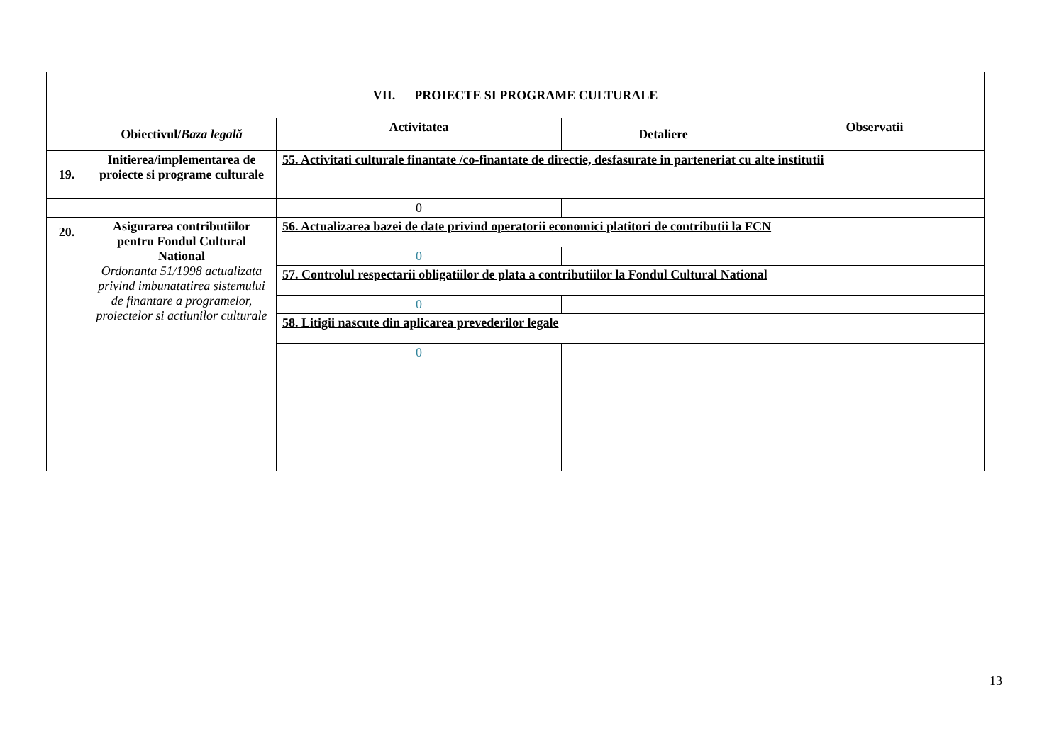| VII. PROIECTE SI PROGRAME CULTURALE | | | | |
| | Obiectivul/ Baza legală | Activitatea | Detaliere | Observatii |
| 19. | Initierea/implementarea de proiecte si programe culturale | 55. Activitati culturale finantate /co-finantate de directie, desfasurate in parteneriat cu alte institutii | | |
| | | 0 | | |
| 20. | Asigurarea contributiilor pentru Fondul Cultural National Ordonanta 51/1998 actualizata privind imbunatatirea sistemului de finantare a programelor, proiectelor si actiunilor culturale | 56. Actualizarea bazei de date privind operatorii economici platitori de contributii la FCN | | |
| | | 0 | | |
| | | 57. Controlul respectarii obligatiilor de plata a contributiilor la Fondul Cultural National | | |
| | | 0 | | |
| | | 58. Litigii nascute din aplicarea prevederilor legale | | |
| | | 0 | | |
13